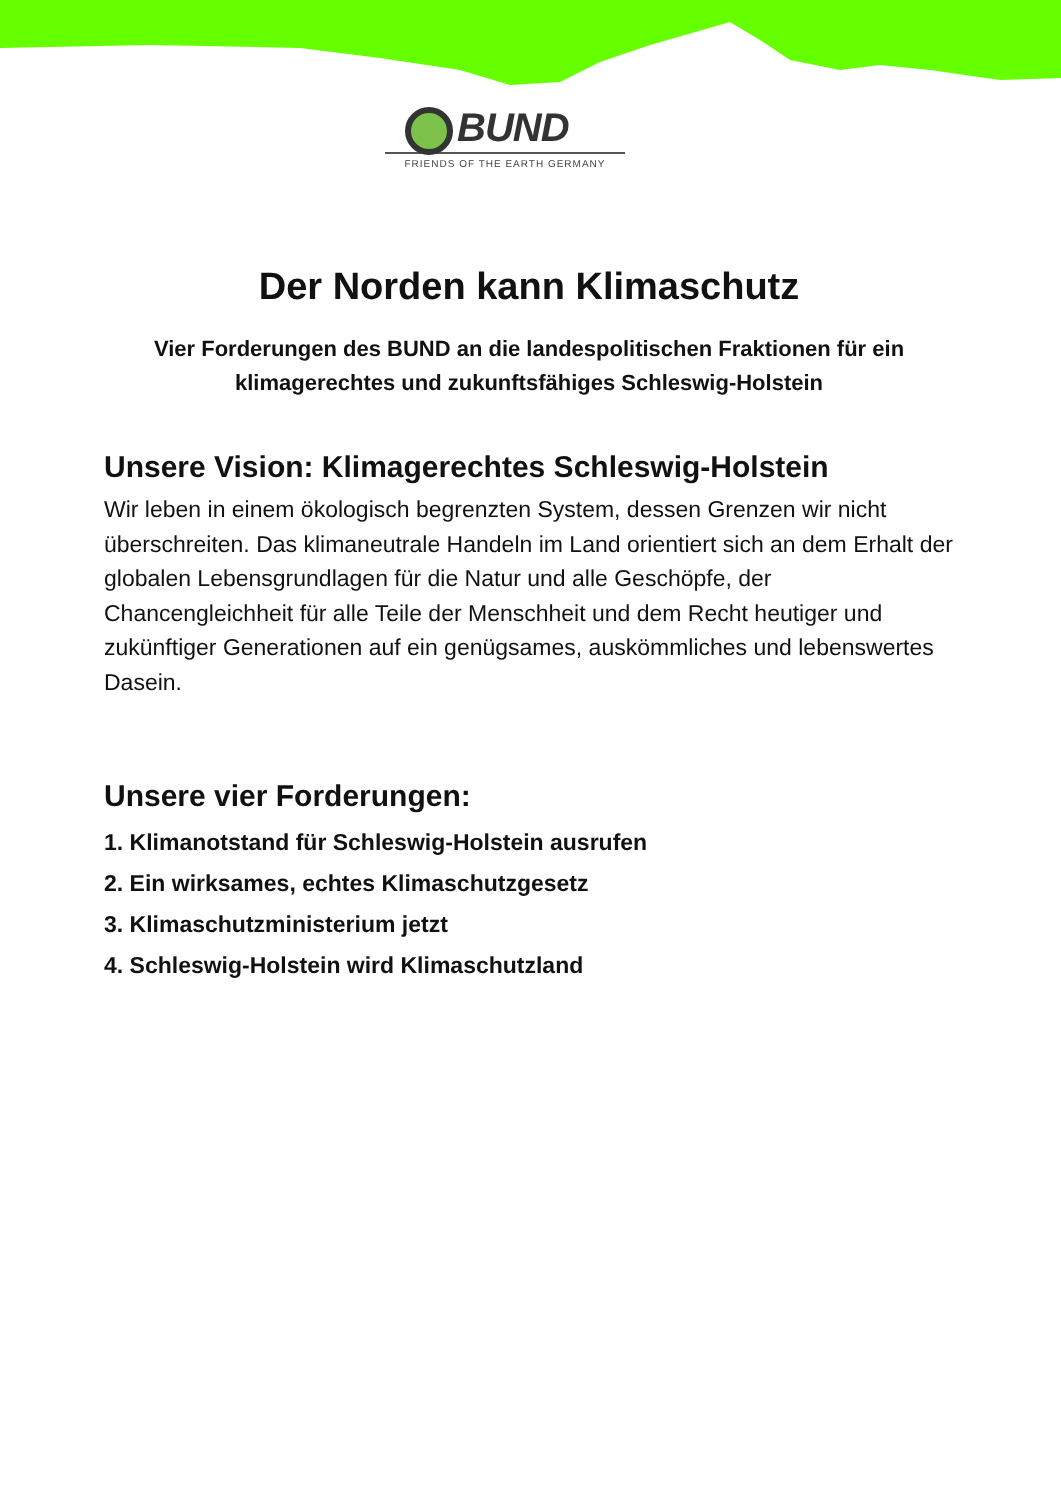BUND
FRIENDS OF THE EARTH GERMANY
Der Norden kann Klimaschutz
Vier Forderungen des BUND an die landespolitischen Fraktionen für ein klimagerechtes und zukunftsfähiges Schleswig-Holstein
Unsere Vision: Klimagerechtes Schleswig-Holstein
Wir leben in einem ökologisch begrenzten System, dessen Grenzen wir nicht überschreiten. Das klimaneutrale Handeln im Land orientiert sich an dem Erhalt der globalen Lebensgrundlagen für die Natur und alle Geschöpfe, der Chancengleichheit für alle Teile der Menschheit und dem Recht heutiger und zukünftiger Generationen auf ein genügsames, auskömmliches und lebenswertes Dasein.
Unsere vier Forderungen:
1. Klimanotstand für Schleswig-Holstein ausrufen
2. Ein wirksames, echtes Klimaschutzgesetz
3. Klimaschutzministerium jetzt
4. Schleswig-Holstein wird Klimaschutzland